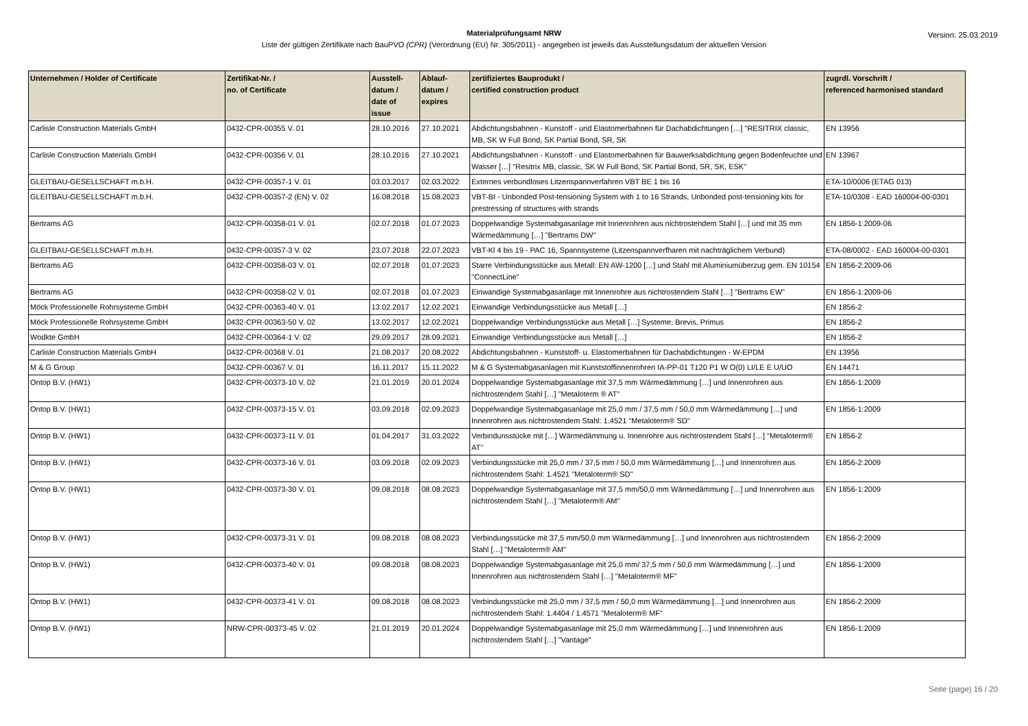Version: 25.03.2019
Materialprüfungsamt NRW
Liste der gültigen Zertifikate nach BauPVO (CPR) (Verordnung (EU) Nr. 305/2011) - angegeben ist jeweils das Ausstellungsdatum der aktuellen Version
| Unternehmen / Holder of Certificate | Zertifikat-Nr. / no. of Certificate | Ausstell- datum / date of issue | Ablauf- datum / expires | zertifiziertes Bauprodukt / certified construction product | zugrdl. Vorschrift / referenced harmonised standard |
| --- | --- | --- | --- | --- | --- |
| Carlisle Construction Materials GmbH | 0432-CPR-00355 V. 01 | 28.10.2016 | 27.10.2021 | Abdichtungsbahnen - Kunstoff - und Elastomerbahnen für Dachabdichtungen […] "RESITRIX classic, MB, SK W Full Bond, SK Partial Bond, SR, SK | EN 13956 |
| Carlisle Construction Materials GmbH | 0432-CPR-00356 V. 01 | 28.10.2016 | 27.10.2021 | Abdichtungsbahnen - Kunstoff - und Elastomerbahnen für Bauwerksabdichtung gegen Bodenfeuchte und Wasser […] "Resitrix MB, classic, SK W Full Bond, SK Partial Bond, SR, SK, ESK" | EN 13967 |
| GLEITBAU-GESELLSCHAFT m.b.H. | 0432-CPR-00357-1 V. 01 | 03.03.2017 | 02.03.2022 | Externes verbundloses Litzenspannverfahren VBT BE 1 bis 16 | ETA-10/0006 (ETAG 013) |
| GLEITBAU-GESELLSCHAFT m.b.H. | 0432-CPR-00357-2 (EN) V. 02 | 16.08.2018 | 15.08.2023 | VBT-BI - Unbonded Post-tensioning System with 1 to 16 Strands, Unbonded post-tensioning kits for prestressing of structures with strands | ETA-10/0308 - EAD 160004-00-0301 |
| Bertrams AG | 0432-CPR-00358-01 V. 01 | 02.07.2018 | 01.07.2023 | Doppelwandige Systemabgasanlage mit Innenrohren aus nichtrostendem Stahl […] und mit 35 mm Wärmedämmung […] "Bertrams DW" | EN 1856-1:2009-06 |
| GLEITBAU-GESELLSCHAFT m.b.H. | 0432-CPR-00357-3 V. 02 | 23.07.2018 | 22.07.2023 | VBT-Kl 4 bis 19 - PAC 16, Spannsysteme (Litzenspannverfharen mit nachträglichem Verbund) | ETA-08/0002 - EAD 160004-00-0301 |
| Bertrams AG | 0432-CPR-00358-03 V. 01 | 02.07.2018 | 01.07.2023 | Starre Verbindungsstücke aus Metall: EN AW-1200 […] und Stahl mit Aluminiumüberzug gem. EN 10154 "ConnectLine" | EN 1856-2:2009-06 |
| Bertrams AG | 0432-CPR-00358-02 V. 01 | 02.07.2018 | 01.07.2023 | Einwandige Systemabgasanlage mit Innenrohre aus nichtrostendem Stahl […] "Bertrams EW" | EN 1856-1:2009-06 |
| Möck Professionelle Rohrsysteme GmbH | 0432-CPR-00363-40 V. 01 | 13.02.2017 | 12.02.2021 | Einwandige Verbindungsstücke aus Metall […] | EN 1856-2 |
| Möck Professionelle Rohrsysteme GmbH | 0432-CPR-00363-50 V. 02 | 13.02.2017 | 12.02.2021 | Doppelwandige Verbindungsstücke aus Metall […] Systeme: Brevis, Primus | EN 1856-2 |
| Wodkte GmbH | 0432-CPR-00364-1 V. 02 | 29.09.2017 | 28.09.2021 | Einwandige Verbindungsstücke aus Metall […] | EN 1856-2 |
| Carlisle Construction Materials GmbH | 0432-CPR-00368 V. 01 | 21.08.2017 | 20.08.2022 | Abdichtungsbahnen - Kunststoff- u. Elastomerbahnen für Dachabdichtungen - W-EPDM | EN 13956 |
| M & G Group | 0432-CPR-00367 V. 01 | 16.11.2017 | 15.11.2022 | M & G Systemabgasanlagen mit Kunststoffinnenrohren IA-PP-01 T120 P1 W O(0) LI/LE E U/UO | EN 14471 |
| Ontop B.V. (HW1) | 0432-CPR-00373-10 V. 02 | 21.01.2019 | 20.01.2024 | Doppelwandige Systemabgasanlage mit 37,5 mm Wärmedämmung […] und Innenrohren aus nichtrostendem Stahl […] "Metaloterm ® AT" | EN 1856-1:2009 |
| Ontop B.V. (HW1) | 0432-CPR-00373-15 V. 01 | 03.09.2018 | 02.09.2023 | Doppelwandige Systemabgasanlage mit 25,0 mm / 37,5 mm / 50,0 mm Wärmedämmung […] und Innenrohren aus nichtrostendem Stahl: 1.4521 "Metaloterm® SD" | EN 1856-1:2009 |
| Ontop B.V. (HW1) | 0432-CPR-00373-11 V. 01 | 01.04.2017 | 31.03.2022 | Verbindunsstücke mit […] Wärmedämmung u. Innenrohre aus nichtrostendem Stahl […] "Metaloterm® AT" | EN 1856-2 |
| Ontop B.V. (HW1) | 0432-CPR-00373-16 V. 01 | 03.09.2018 | 02.09.2023 | Verbindungsstücke mit 25,0 mm / 37,5 mm / 50,0 mm Wärmedämmung […] und Innenrohren aus nichtrostendem Stahl: 1.4521 "Metaloterm® SD" | EN 1856-2:2009 |
| Ontop B.V. (HW1) | 0432-CPR-00373-30 V. 01 | 09.08.2018 | 08.08.2023 | Doppelwandige Systemabgasanlage mit 37,5 mm/50,0 mm Wärmedämmung […] und Innenrohren aus nichtrostendem Stahl […] "Metaloterm® AM" | EN 1856-1:2009 |
| Ontop B.V. (HW1) | 0432-CPR-00373-31 V. 01 | 09.08.2018 | 08.08.2023 | Verbindungsstücke mit 37,5 mm/50,0 mm Wärmedämmung […] und Innenrohren aus nichtrostendem Stahl […] "Metaloterm® AM" | EN 1856-2:2009 |
| Ontop B.V. (HW1) | 0432-CPR-00373-40 V. 01 | 09.08.2018 | 08.08.2023 | Doppelwandige Systemabgasanlage mit 25,0 mm/ 37,5 mm / 50,0 mm Wärmedämmung […] und Innenrohren aus nichtrostendem Stahl […] "Metaloterm® MF" | EN 1856-1:2009 |
| Ontop B.V. (HW1) | 0432-CPR-00373-41 V. 01 | 09.08.2018 | 08.08.2023 | Verbindungsstücke mit 25,0 mm / 37,5 mm / 50,0 mm Wärmedämmung […] und Innenrohren aus nichtrostendem Stahl: 1.4404 / 1.4571 "Metaloterm® MF" | EN 1856-2:2009 |
| Ontop B.V. (HW1) | NRW-CPR-00373-45 V. 02 | 21.01.2019 | 20.01.2024 | Doppelwandige Systemabgasanlage mit 25,0 mm Wärmedämmung […] und Innenrohren aus nichtrostendem Stahl […] "Vantage" | EN 1856-1:2009 |
Seite (page) 16 / 20